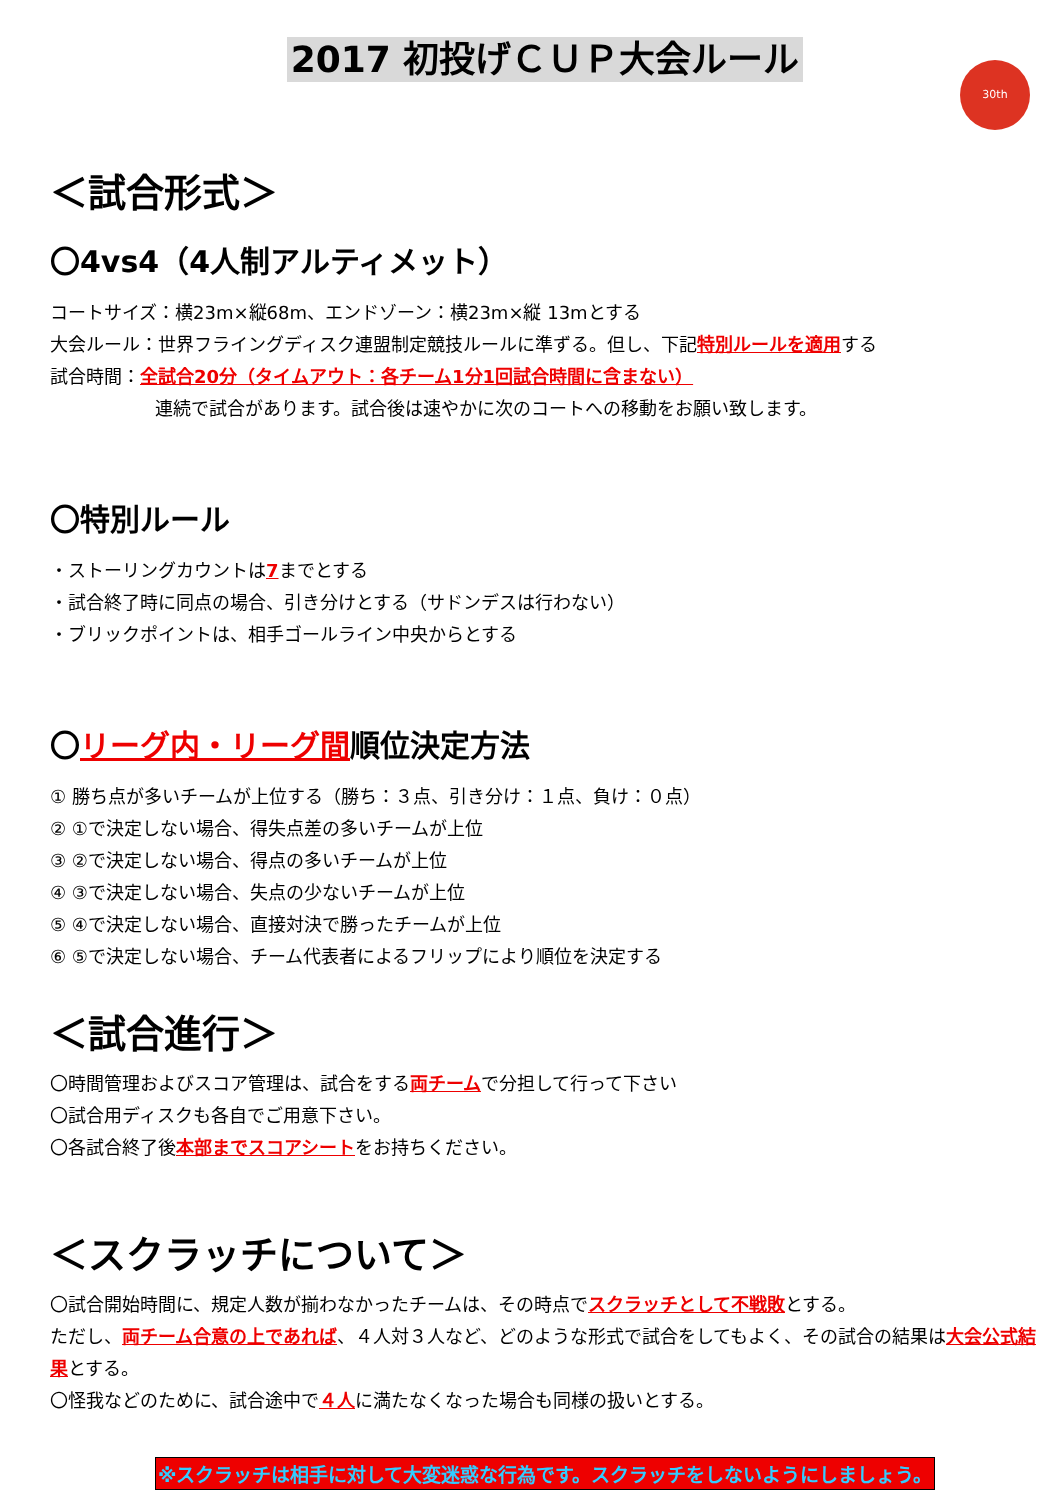2017 初投げＣＵＰ大会ルール
30th
＜試合形式＞
〇4vs4（4人制アルティメット）
コートサイズ：横23m×縦68m、エンドゾーン：横23m×縦 13mとする
大会ルール：世界フライングディスク連盟制定競技ルールに準ずる。但し、下記特別ルールを適用する
試合時間：全試合20分（タイムアウト：各チーム1分1回試合時間に含まない）
連続で試合があります。試合後は速やかに次のコートへの移動をお願い致します。
〇特別ルール
・ストーリングカウントは7までとする
・試合終了時に同点の場合、引き分けとする（サドンデスは行わない）
・ブリックポイントは、相手ゴールライン中央からとする
〇リーグ内・リーグ間順位決定方法
① 勝ち点が多いチームが上位する（勝ち：３点、引き分け：１点、負け：０点）
② ①で決定しない場合、得失点差の多いチームが上位
③ ②で決定しない場合、得点の多いチームが上位
④ ③で決定しない場合、失点の少ないチームが上位
⑤ ④で決定しない場合、直接対決で勝ったチームが上位
⑥ ⑤で決定しない場合、チーム代表者によるフリップにより順位を決定する
＜試合進行＞
〇時間管理およびスコア管理は、試合をする両チームで分担して行って下さい
〇試合用ディスクも各自でご用意下さい。
〇各試合終了後本部までスコアシートをお持ちください。
＜スクラッチについて＞
〇試合開始時間に、規定人数が揃わなかったチームは、その時点でスクラッチとして不戦敗とする。
ただし、両チーム合意の上であれば、４人対３人など、どのような形式で試合をしてもよく、その試合の結果は大会公式結果とする。
〇怪我などのために、試合途中で４人に満たなくなった場合も同様の扱いとする。
※スクラッチは相手に対して大変迷惑な行為です。スクラッチをしないようにしましょう。